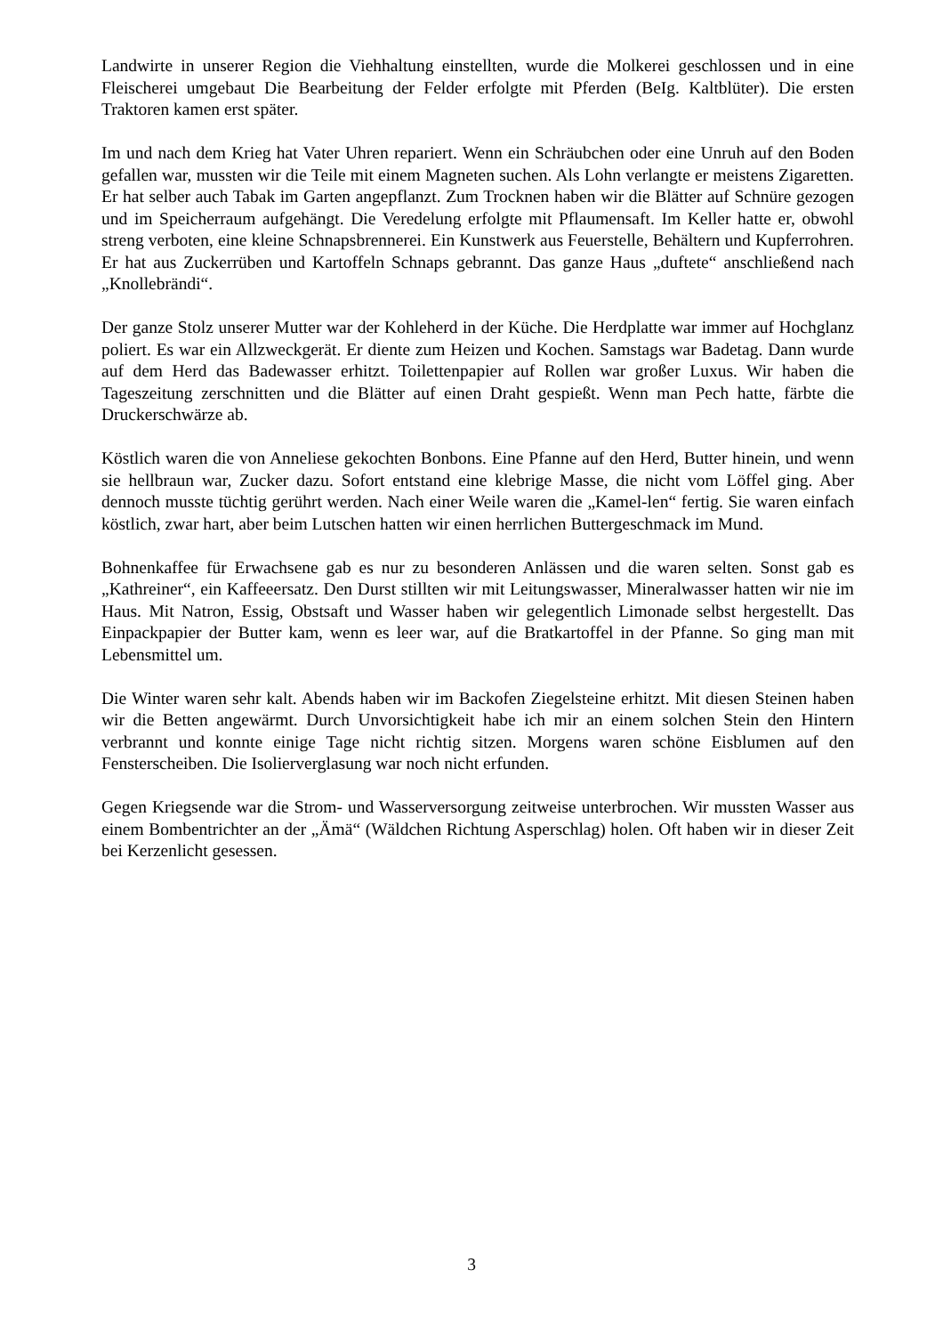Landwirte in unserer Region die Viehhaltung einstellten, wurde die Molkerei geschlossen und in eine Fleischerei umgebaut Die Bearbeitung der Felder erfolgte mit Pferden (BeIg. Kaltblüter). Die ersten Traktoren kamen erst später.
Im und nach dem Krieg hat Vater Uhren repariert. Wenn ein Schräubchen oder eine Unruh auf den Boden gefallen war, mussten wir die Teile mit einem Magneten suchen. Als Lohn verlangte er meistens Zigaretten. Er hat selber auch Tabak im Garten angepflanzt. Zum Trocknen haben wir die Blätter auf Schnüre gezogen und im Speicherraum aufgehängt. Die Veredelung erfolgte mit Pflaumensaft. Im Keller hatte er, obwohl streng verboten, eine kleine Schnapsbrennerei. Ein Kunstwerk aus Feuerstelle, Behältern und Kupferrohren. Er hat aus Zuckerrüben und Kartoffeln Schnaps gebrannt. Das ganze Haus „duftete“ anschließend nach „Knollebrändi“.
Der ganze Stolz unserer Mutter war der Kohleherd in der Küche. Die Herdplatte war immer auf Hochglanz poliert. Es war ein Allzweckgerät. Er diente zum Heizen und Kochen. Samstags war Badetag. Dann wurde auf dem Herd das Badewasser erhitzt. Toilettenpapier auf Rollen war großer Luxus. Wir haben die Tageszeitung zerschnitten und die Blätter auf einen Draht gespießt. Wenn man Pech hatte, färbte die Druckerschwärze ab.
Köstlich waren die von Anneliese gekochten Bonbons. Eine Pfanne auf den Herd, Butter hinein, und wenn sie hellbraun war, Zucker dazu. Sofort entstand eine klebrige Masse, die nicht vom Löffel ging. Aber dennoch musste tüchtig gerührt werden. Nach einer Weile waren die „Kamel-len“ fertig. Sie waren einfach köstlich, zwar hart, aber beim Lutschen hatten wir einen herrlichen Buttergeschmack im Mund.
Bohnenkaffee für Erwachsene gab es nur zu besonderen Anlässen und die waren selten. Sonst gab es „Kathreiner“, ein Kaffeeersatz. Den Durst stillten wir mit Leitungswasser, Mineralwasser hatten wir nie im Haus. Mit Natron, Essig, Obstsaft und Wasser haben wir gelegentlich Limonade selbst hergestellt. Das Einpackpapier der Butter kam, wenn es leer war, auf die Bratkartoffel in der Pfanne. So ging man mit Lebensmittel um.
Die Winter waren sehr kalt. Abends haben wir im Backofen Ziegelsteine erhitzt. Mit diesen Steinen haben wir die Betten angewärmt. Durch Unvorsichtigkeit habe ich mir an einem solchen Stein den Hintern verbrannt und konnte einige Tage nicht richtig sitzen. Morgens waren schöne Eisblumen auf den Fensterscheiben. Die Isolierverglasung war noch nicht erfunden.
Gegen Kriegsende war die Strom- und Wasserversorgung zeitweise unterbrochen. Wir mussten Wasser aus einem Bombentrichter an der „Ämä“ (Wäldchen Richtung Asperschlag) holen. Oft haben wir in dieser Zeit bei Kerzenlicht gesessen.
3